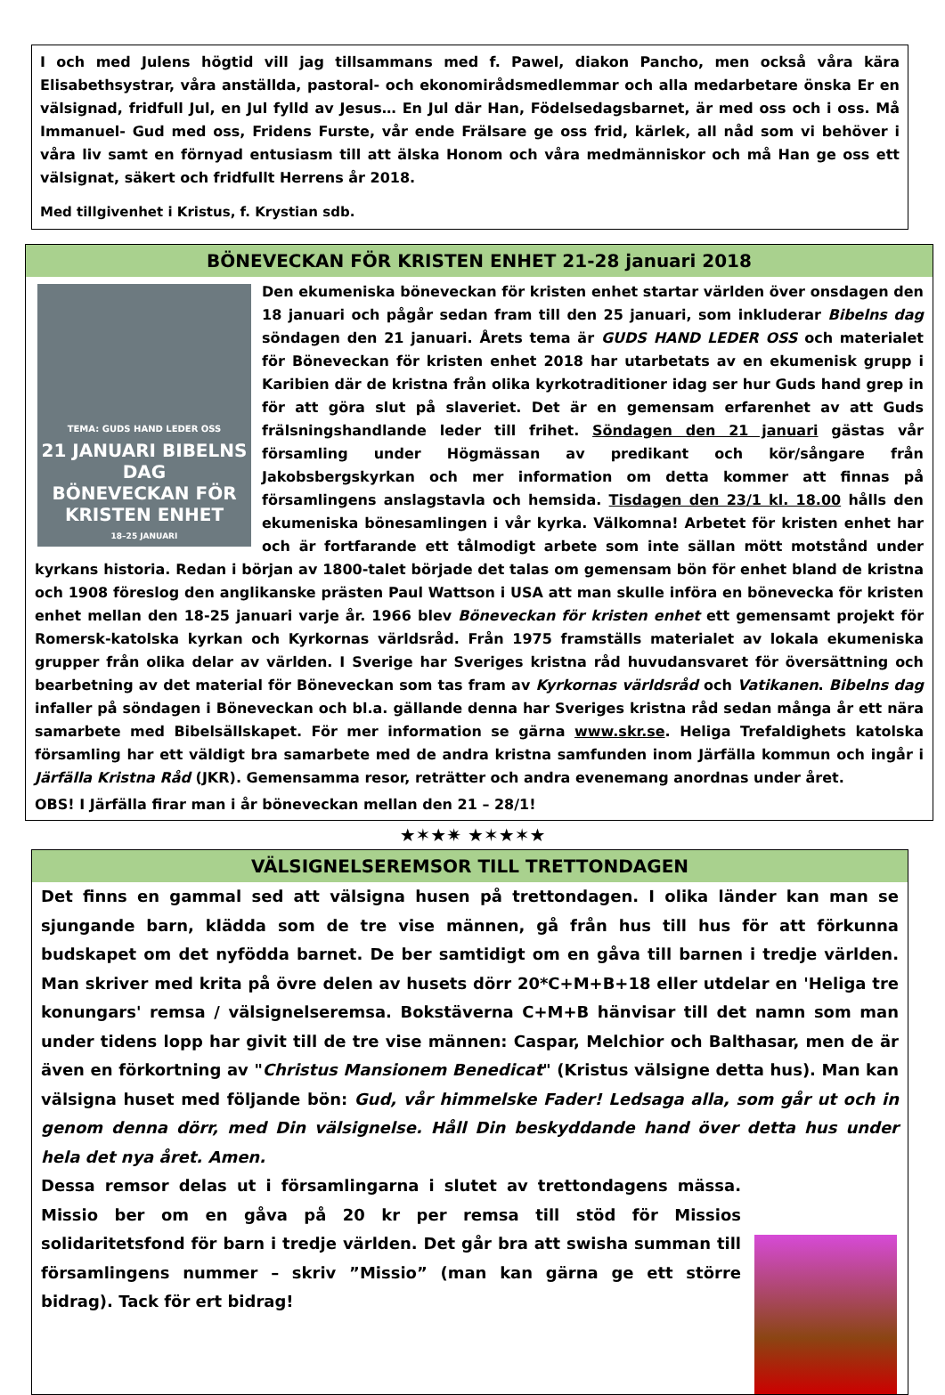I och med Julens högtid vill jag tillsammans med f. Pawel, diakon Pancho, men också våra kära Elisabethsystrar, våra anställda, pastoral- och ekonomirådsmedlemmar och alla medarbetare önska Er en välsignad, fridfull Jul, en Jul fylld av Jesus… En Jul där Han, Födelsedagsbarnet, är med oss och i oss. Må Immanuel- Gud med oss, Fridens Furste, vår ende Frälsare ge oss frid, kärlek, all nåd som vi behöver i våra liv samt en förnyad entusiasm till att älska Honom och våra medmänniskor och må Han ge oss ett välsignat, säkert och fridfullt Herrens år 2018.
Med tillgivenhet i Kristus, f. Krystian sdb.
BÖNEVECKAN FÖR KRISTEN ENHET 21-28 januari 2018
TEMA: GUDS HAND LEDER OSS
21 JANUARI BIBELNS DAG
BÖNEVECKAN FÖR KRISTEN ENHET
18–25 JANUARI
Den ekumeniska böneveckan för kristen enhet startar världen över onsdagen den 18 januari och pågår sedan fram till den 25 januari, som inkluderar Bibelns dag söndagen den 21 januari. Årets tema är GUDS HAND LEDER OSS och materialet för Böneveckan för kristen enhet 2018 har utarbetats av en ekumenisk grupp i Karibien där de kristna från olika kyrkotraditioner idag ser hur Guds hand grep in för att göra slut på slaveriet. Det är en gemensam erfarenhet av att Guds frälsningshandlande leder till frihet. Söndagen den 21 januari gästas vår församling under Högmässan av predikant och kör/sångare från Jakobsbergskyrkan och mer information om detta kommer att finnas på församlingens anslagstavla och hemsida. Tisdagen den 23/1 kl. 18.00 hålls den ekumeniska bönesamlingen i vår kyrka. Välkomna! Arbetet för kristen enhet har och är fortfarande ett tålmodigt arbete som inte sällan mött motstånd under kyrkans historia. Redan i början av 1800-talet började det talas om gemensam bön för enhet bland de kristna och 1908 föreslog den anglikanske prästen Paul Wattson i USA att man skulle införa en bönevecka för kristen enhet mellan den 18-25 januari varje år. 1966 blev Böneveckan för kristen enhet ett gemensamt projekt för Romersk-katolska kyrkan och Kyrkornas världsråd. Från 1975 framställs materialet av lokala ekumeniska grupper från olika delar av världen. I Sverige har Sveriges kristna råd huvudansvaret för översättning och bearbetning av det material för Böneveckan som tas fram av Kyrkornas världsråd och Vatikanen. Bibelns dag infaller på söndagen i Böneveckan och bl.a. gällande denna har Sveriges kristna råd sedan många år ett nära samarbete med Bibelsällskapet. För mer information se gärna www.skr.se. Heliga Trefaldighets katolska församling har ett väldigt bra samarbete med de andra kristna samfunden inom Järfälla kommun och ingår i Järfälla Kristna Råd (JKR). Gemensamma resor, reträtter och andra evenemang anordnas under året.
OBS! I Järfälla firar man i år böneveckan mellan den 21 – 28/1!
★✶★✷ ★✶★✶★
VÄLSIGNELSEREMSOR TILL TRETTONDAGEN
Det finns en gammal sed att välsigna husen på trettondagen. I olika länder kan man se sjungande barn, klädda som de tre vise männen, gå från hus till hus för att förkunna budskapet om det nyfödda barnet. De ber samtidigt om en gåva till barnen i tredje världen. Man skriver med krita på övre delen av husets dörr 20*C+M+B+18 eller utdelar en 'Heliga tre konungars' remsa / välsignelseremsa. Bokstäverna C+M+B hänvisar till det namn som man under tidens lopp har givit till de tre vise männen: Caspar, Melchior och Balthasar, men de är även en förkortning av "Christus Mansionem Benedicat" (Kristus välsigne detta hus). Man kan välsigna huset med följande bön: Gud, vår himmelske Fader! Ledsaga alla, som går ut och in genom denna dörr, med Din välsignelse. Håll Din beskyddande hand över detta hus under hela det nya året. Amen.
Dessa remsor delas ut i församlingarna i slutet av trettondagens mässa. Missio ber om en gåva på 20 kr per remsa till stöd för Missios solidaritetsfond för barn i tredje världen. Det går bra att swisha summan till församlingens nummer – skriv ”Missio” (man kan gärna ge ett större bidrag). Tack för ert bidrag!